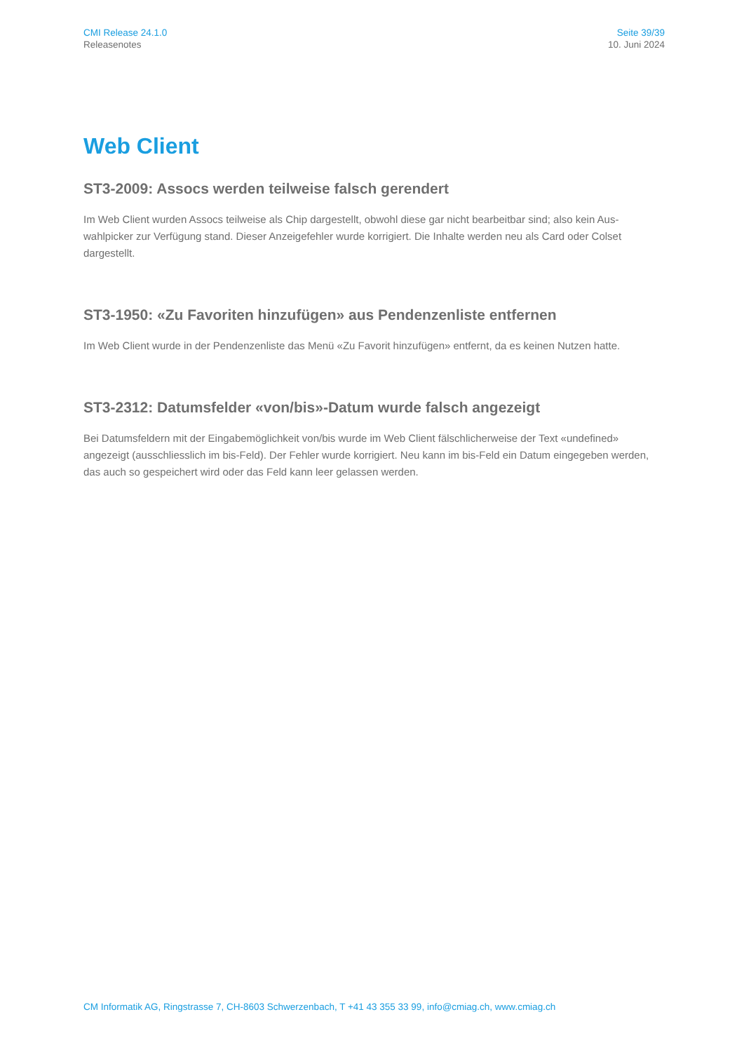CMI Release 24.1.0
Releasenotes
Seite 39/39
10. Juni 2024
Web Client
ST3-2009: Assocs werden teilweise falsch gerendert
Im Web Client wurden Assocs teilweise als Chip dargestellt, obwohl diese gar nicht bearbeitbar sind; also kein Aus-wahlpicker zur Verfügung stand. Dieser Anzeigefehler wurde korrigiert. Die Inhalte werden neu als Card oder Colset dargestellt.
ST3-1950: «Zu Favoriten hinzufügen» aus Pendenzenliste entfernen
Im Web Client wurde in der Pendenzenliste das Menü «Zu Favorit hinzufügen» entfernt, da es keinen Nutzen hatte.
ST3-2312: Datumsfelder «von/bis»-Datum wurde falsch angezeigt
Bei Datumsfeldern mit der Eingabemöglichkeit von/bis wurde im Web Client fälschlicherweise der Text «undefined» angezeigt (ausschliesslich im bis-Feld). Der Fehler wurde korrigiert. Neu kann im bis-Feld ein Datum eingegeben werden, das auch so gespeichert wird oder das Feld kann leer gelassen werden.
CM Informatik AG, Ringstrasse 7, CH-8603 Schwerzenbach, T +41 43 355 33 99, info@cmiag.ch, www.cmiag.ch